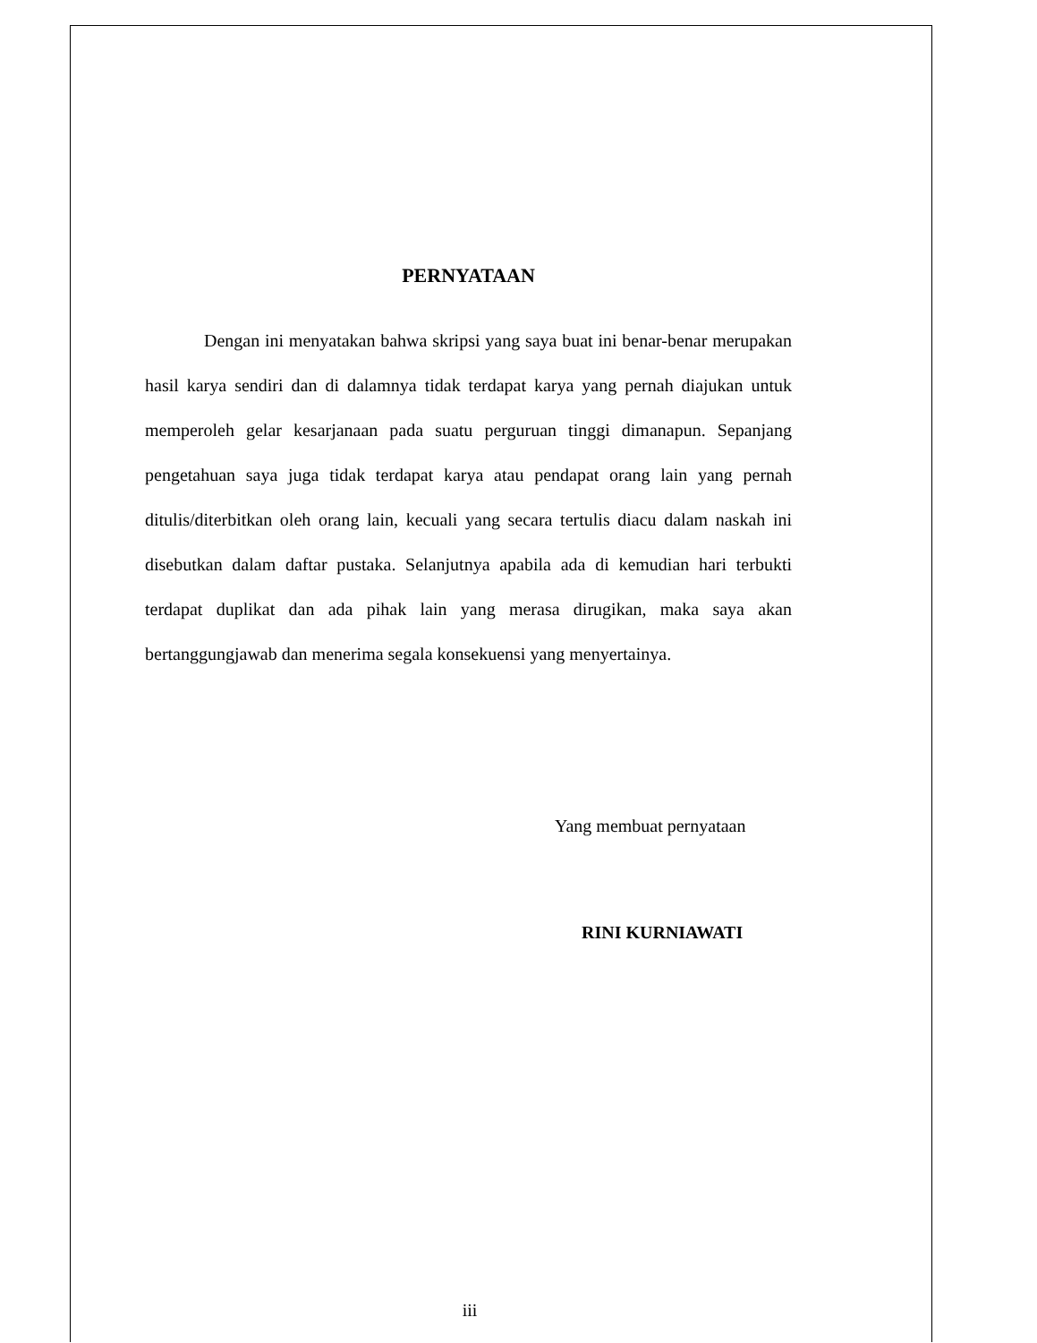PERNYATAAN
Dengan ini menyatakan bahwa skripsi yang saya buat ini benar-benar merupakan hasil karya sendiri dan di dalamnya tidak terdapat karya yang pernah diajukan untuk memperoleh gelar kesarjanaan pada suatu perguruan tinggi dimanapun. Sepanjang pengetahuan saya juga tidak terdapat karya atau pendapat orang lain yang pernah ditulis/diterbitkan oleh orang lain, kecuali yang secara tertulis diacu dalam naskah ini disebutkan dalam daftar pustaka. Selanjutnya apabila ada di kemudian hari terbukti terdapat duplikat dan ada pihak lain yang merasa dirugikan, maka saya akan bertanggungjawab dan menerima segala konsekuensi yang menyertainya.
Yang membuat pernyataan
RINI KURNIAWATI
iii